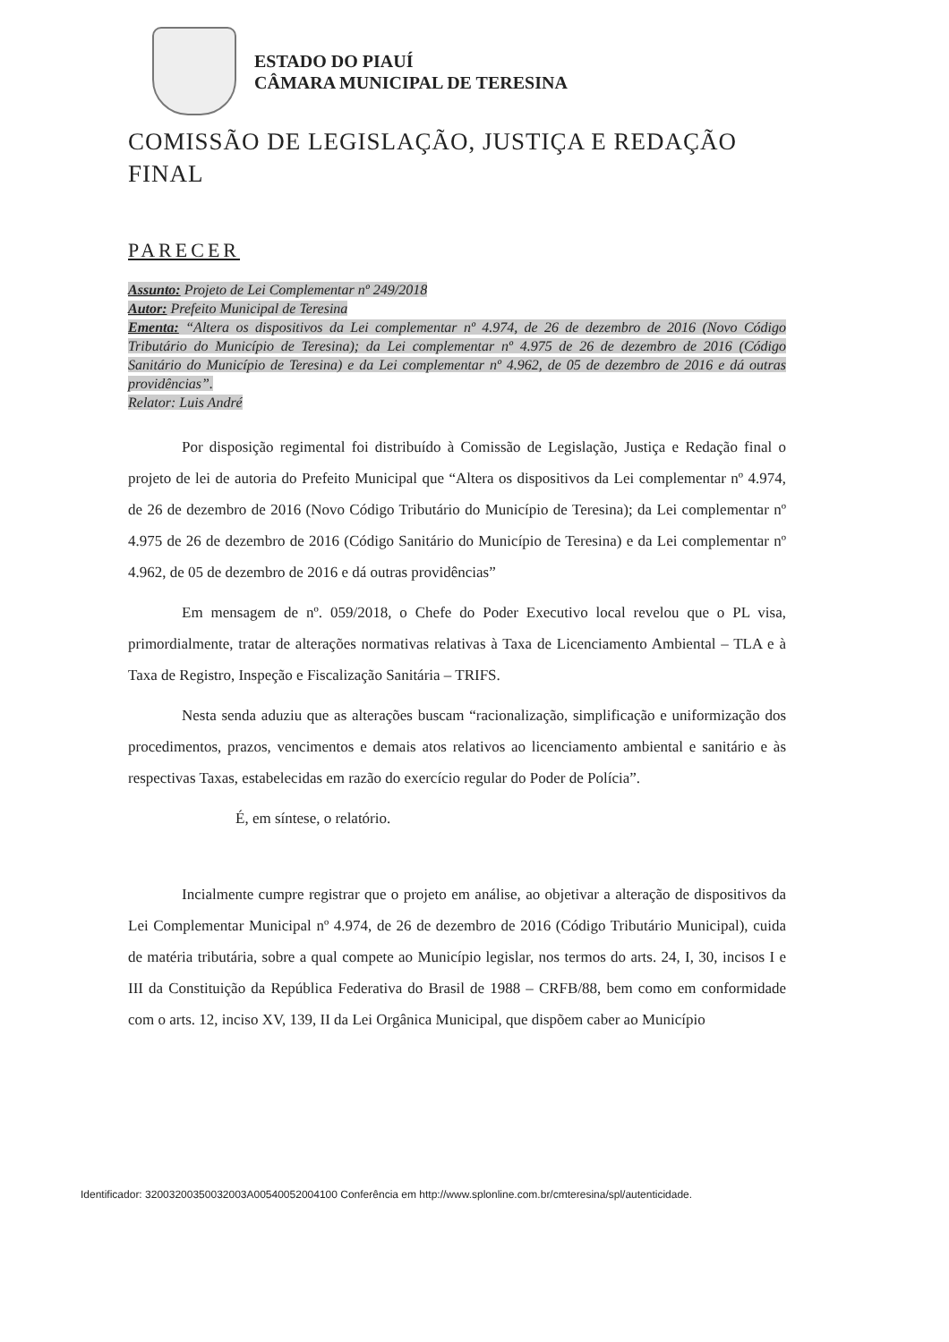ESTADO DO PIAUÍ
CÂMARA MUNICIPAL DE TERESINA
COMISSÃO DE LEGISLAÇÃO, JUSTIÇA E REDAÇÃO FINAL
PARECER
Assunto: Projeto de Lei Complementar nº 249/2018
Autor: Prefeito Municipal de Teresina
Ementa: “Altera os dispositivos da Lei complementar nº 4.974, de 26 de dezembro de 2016 (Novo Código Tributário do Município de Teresina); da Lei complementar nº 4.975 de 26 de dezembro de 2016 (Código Sanitário do Município de Teresina) e da Lei complementar nº 4.962, de 05 de dezembro de 2016 e dá outras providências”.
Relator: Luis André
Por disposição regimental foi distribuído à Comissão de Legislação, Justiça e Redação final o projeto de lei de autoria do Prefeito Municipal que “Altera os dispositivos da Lei complementar nº 4.974, de 26 de dezembro de 2016 (Novo Código Tributário do Município de Teresina); da Lei complementar nº 4.975 de 26 de dezembro de 2016 (Código Sanitário do Município de Teresina) e da Lei complementar nº 4.962, de 05 de dezembro de 2016 e dá outras providências”
Em mensagem de nº. 059/2018, o Chefe do Poder Executivo local revelou que o PL visa, primordialmente, tratar de alterações normativas relativas à Taxa de Licenciamento Ambiental – TLA e à Taxa de Registro, Inspeção e Fiscalização Sanitária – TRIFS.
Nesta senda aduziu que as alterações buscam “racionalização, simplificação e uniformização dos procedimentos, prazos, vencimentos e demais atos relativos ao licenciamento ambiental e sanitário e às respectivas Taxas, estabelecidas em razão do exercício regular do Poder de Polícia”.
É, em síntese, o relatório.
Incialmente cumpre registrar que o projeto em análise, ao objetivar a alteração de dispositivos da Lei Complementar Municipal nº 4.974, de 26 de dezembro de 2016 (Código Tributário Municipal), cuida de matéria tributária, sobre a qual compete ao Município legislar, nos termos do arts. 24, I, 30, incisos I e III da Constituição da República Federativa do Brasil de 1988 – CRFB/88, bem como em conformidade com o arts. 12, inciso XV, 139, II da Lei Orgânica Municipal, que dispõem caber ao Município
Identificador: 32003200350032003A00540052004100 Conferência em http://www.splonline.com.br/cmteresina/spl/autenticidade.